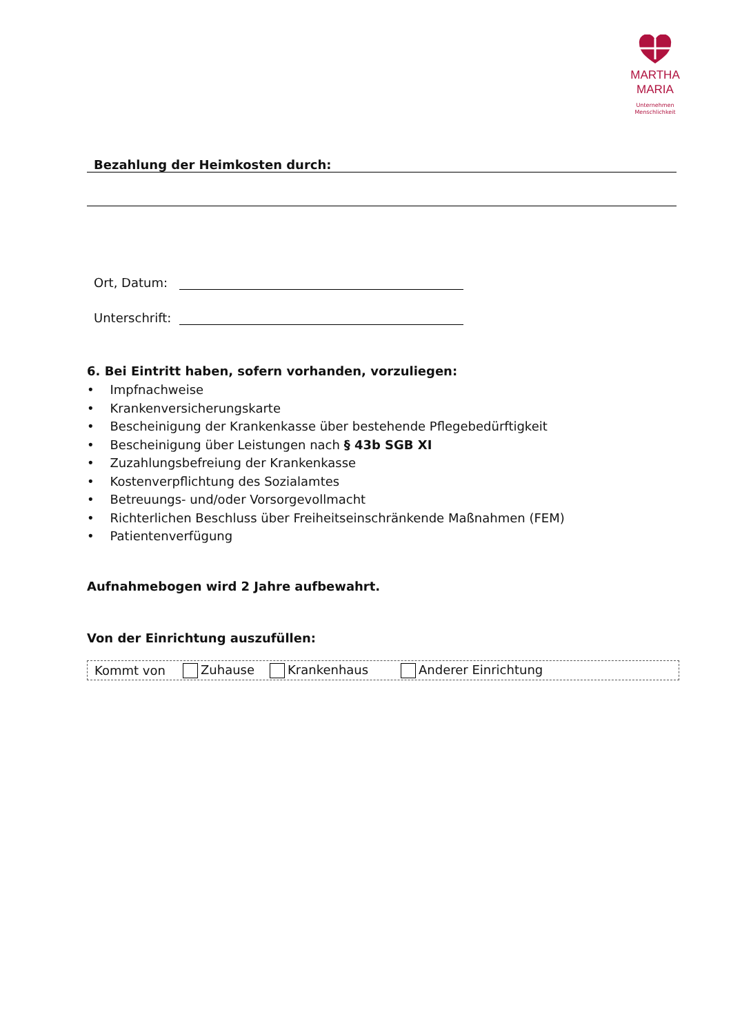MARTHA
MARIA
Unternehmen
Menschlichkeit
Bezahlung der Heimkosten durch:
Ort, Datum:
Unterschrift:
6. Bei Eintritt haben, sofern vorhanden, vorzuliegen:
• Impfnachweise
• Krankenversicherungskarte
• Bescheinigung der Krankenkasse über bestehende Pflegebedürftigkeit
• Bescheinigung über Leistungen nach § 43b SGB XI
• Zuzahlungsbefreiung der Krankenkasse
• Kostenverpflichtung des Sozialamtes
• Betreuungs- und/oder Vorsorgevollmacht
• Richterlichen Beschluss über Freiheitseinschränkende Maßnahmen (FEM)
• Patientenverfügung
Aufnahmebogen wird 2 Jahre aufbewahrt.
Von der Einrichtung auszufüllen:
Kommt von Zuhause Krankenhaus Anderer Einrichtung